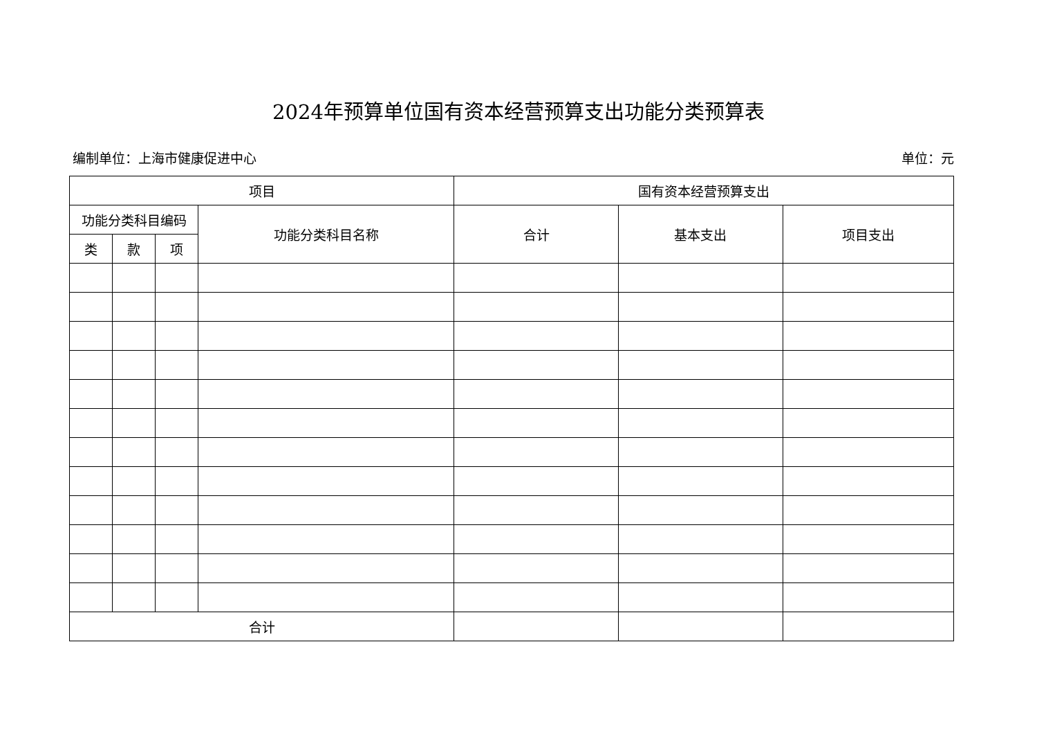2024年预算单位国有资本经营预算支出功能分类预算表
编制单位：上海市健康促进中心 单位：元
| 项目 | | | | 国有资本经营预算支出 | | |
| --- | --- | --- | --- | --- | --- | --- |
| 功能分类科目编码 | | | 功能分类科目名称 | 合计 | 基本支出 | 项目支出 |
| 类 | 款 | 项 | | | | |
| 合计 | | | | | | |